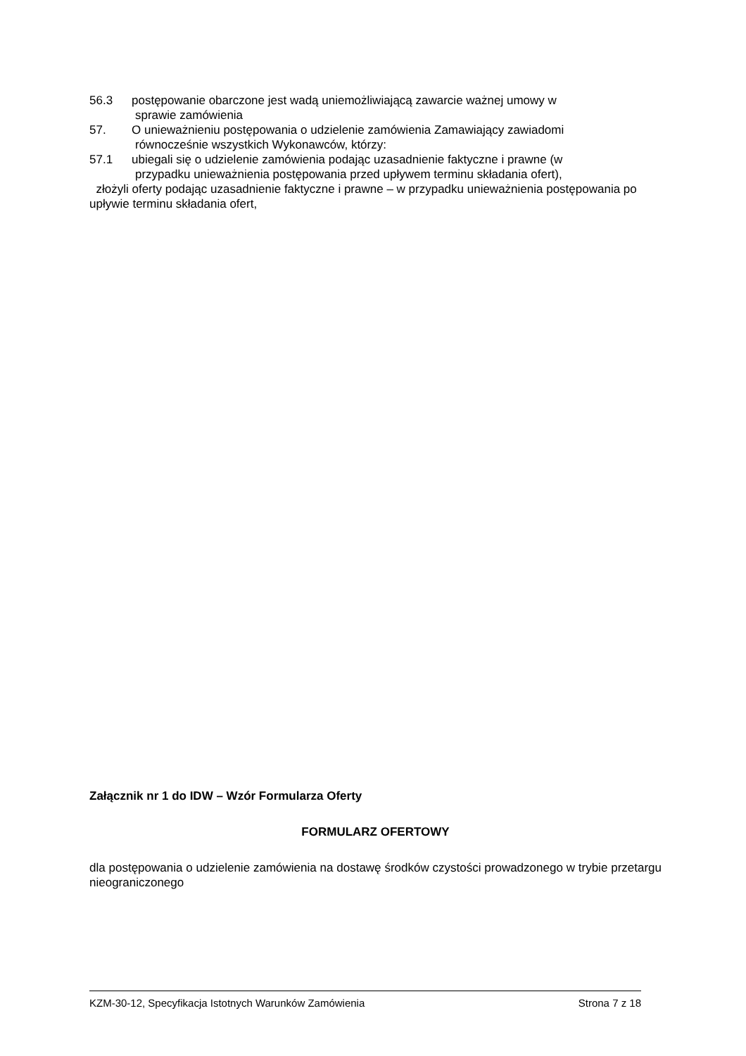56.3 postępowanie obarczone jest wadą uniemożliwiającą zawarcie ważnej umowy w
sprawie zamówienia
57. O unieważnieniu postępowania o udzielenie zamówienia Zamawiający zawiadomi
równocześnie wszystkich Wykonawców, którzy:
57.1 ubiegali się o udzielenie zamówienia podając uzasadnienie faktyczne i prawne (w
przypadku unieważnienia postępowania przed upływem terminu składania ofert),
złożyli oferty podając uzasadnienie faktyczne i prawne – w przypadku unieważnienia postępowania po upływie terminu składania ofert,
Załącznik nr 1 do IDW – Wzór Formularza Oferty
FORMULARZ OFERTOWY
dla postępowania o udzielenie zamówienia na dostawę środków czystości prowadzonego w trybie przetargu nieograniczonego
KZM-30-12, Specyfikacja Istotnych Warunków Zamówienia Strona 7 z 18